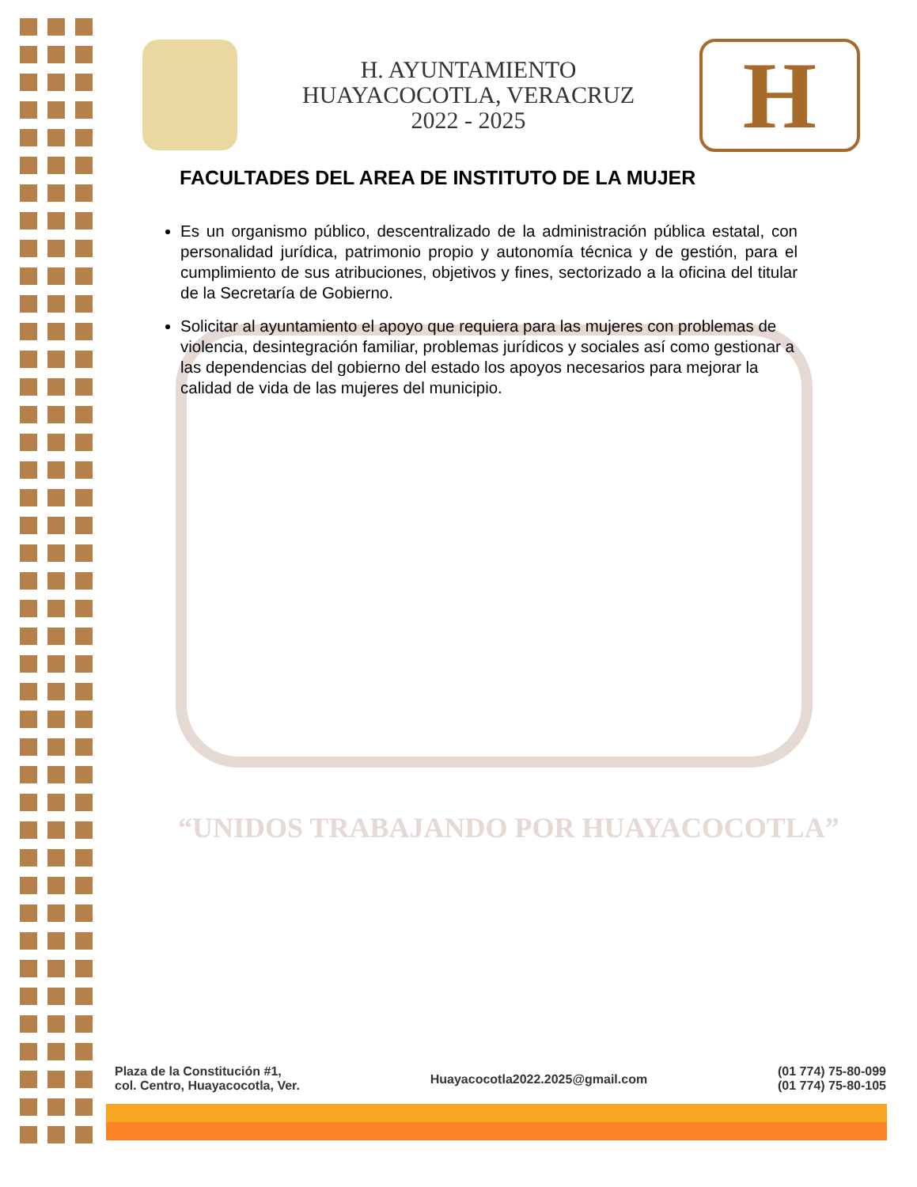“UNIDOS TRABAJANDO POR HUAYACOCOTLA”
H. AYUNTAMIENTO
HUAYACOCOTLA, VERACRUZ
2022 - 2025
H
FACULTADES DEL AREA DE INSTITUTO DE LA MUJER
Es un organismo público, descentralizado de la administración pública estatal, con personalidad jurídica, patrimonio propio y autonomía técnica y de gestión, para el cumplimiento de sus atribuciones, objetivos y fines, sectorizado a la oficina del titular de la Secretaría de Gobierno.
Solicitar al ayuntamiento el apoyo que requiera para las mujeres con problemas de violencia, desintegración familiar, problemas jurídicos y sociales así como gestionar a las dependencias del gobierno del estado los apoyos necesarios para mejorar la calidad de vida de las mujeres del municipio.
Plaza de la Constitución #1,
col. Centro, Huayacocotla, Ver.
Huayacocotla2022.2025@gmail.com
(01 774) 75-80-099
(01 774) 75-80-105